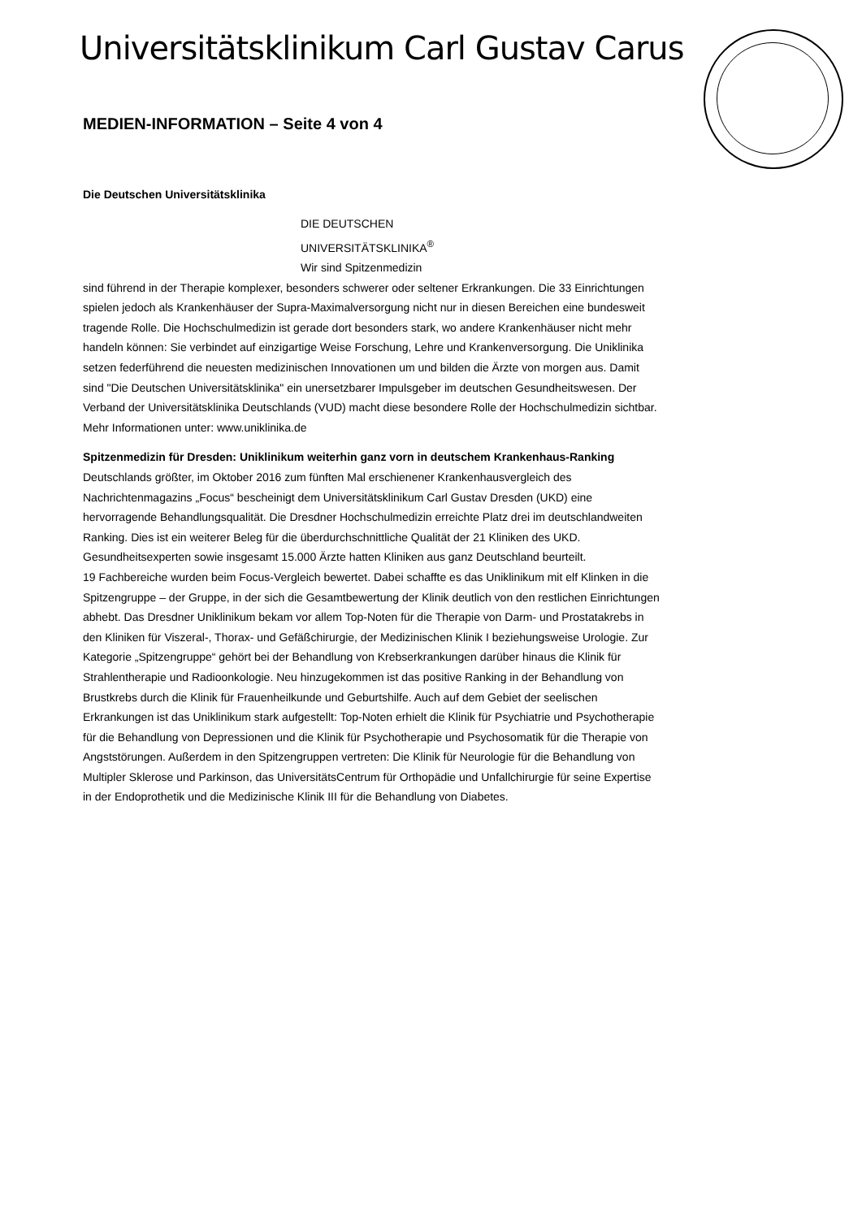Universitätsklinikum Carl Gustav Carus
MEDIEN-INFORMATION – Seite 4 von 4
Die Deutschen Universitätsklinika
DIE DEUTSCHEN
UNIVERSITÄTSKLINIKA<sup>®</sup>
Wir sind Spitzenmedizin
sind führend in der Therapie komplexer, besonders schwerer oder seltener Erkrankungen. Die 33 Einrichtungen spielen jedoch als Krankenhäuser der Supra-Maximalversorgung nicht nur in diesen Bereichen eine bundesweit tragende Rolle. Die Hochschulmedizin ist gerade dort besonders stark, wo andere Krankenhäuser nicht mehr handeln können: Sie verbindet auf einzigartige Weise Forschung, Lehre und Krankenversorgung. Die Uniklinika setzen federführend die neuesten medizinischen Innovationen um und bilden die Ärzte von morgen aus. Damit sind "Die Deutschen Universitätsklinika" ein unersetzbarer Impulsgeber im deutschen Gesundheitswesen. Der Verband der Universitätsklinika Deutschlands (VUD) macht diese besondere Rolle der Hochschulmedizin sichtbar. Mehr Informationen unter: www.uniklinika.de
Spitzenmedizin für Dresden: Uniklinikum weiterhin ganz vorn in deutschem Krankenhaus-Ranking
Deutschlands größter, im Oktober 2016 zum fünften Mal erschienener Krankenhausvergleich des Nachrichtenmagazins „Focus“ bescheinigt dem Universitätsklinikum Carl Gustav Dresden (UKD) eine hervorragende Behandlungsqualität. Die Dresdner Hochschulmedizin erreichte Platz drei im deutschlandweiten Ranking. Dies ist ein weiterer Beleg für die überdurchschnittliche Qualität der 21 Kliniken des UKD. Gesundheitsexperten sowie insgesamt 15.000 Ärzte hatten Kliniken aus ganz Deutschland beurteilt.
19 Fachbereiche wurden beim Focus-Vergleich bewertet. Dabei schaffte es das Uniklinikum mit elf Klinken in die Spitzengruppe – der Gruppe, in der sich die Gesamtbewertung der Klinik deutlich von den restlichen Einrichtungen abhebt. Das Dresdner Uniklinikum bekam vor allem Top-Noten für die Therapie von Darm- und Prostatakrebs in den Kliniken für Viszeral-, Thorax- und Gefäßchirurgie, der Medizinischen Klinik I beziehungsweise Urologie. Zur Kategorie „Spitzengruppe“ gehört bei der Behandlung von Krebserkrankungen darüber hinaus die Klinik für Strahlentherapie und Radioonkologie. Neu hinzugekommen ist das positive Ranking in der Behandlung von Brustkrebs durch die Klinik für Frauenheilkunde und Geburtshilfe. Auch auf dem Gebiet der seelischen Erkrankungen ist das Uniklinikum stark aufgestellt: Top-Noten erhielt die Klinik für Psychiatrie und Psychotherapie für die Behandlung von Depressionen und die Klinik für Psychotherapie und Psychosomatik für die Therapie von Angststörungen. Außerdem in den Spitzengruppen vertreten: Die Klinik für Neurologie für die Behandlung von Multipler Sklerose und Parkinson, das UniversitätsCentrum für Orthopädie und Unfallchirurgie für seine Expertise in der Endoprothetik und die Medizinische Klinik III für die Behandlung von Diabetes.